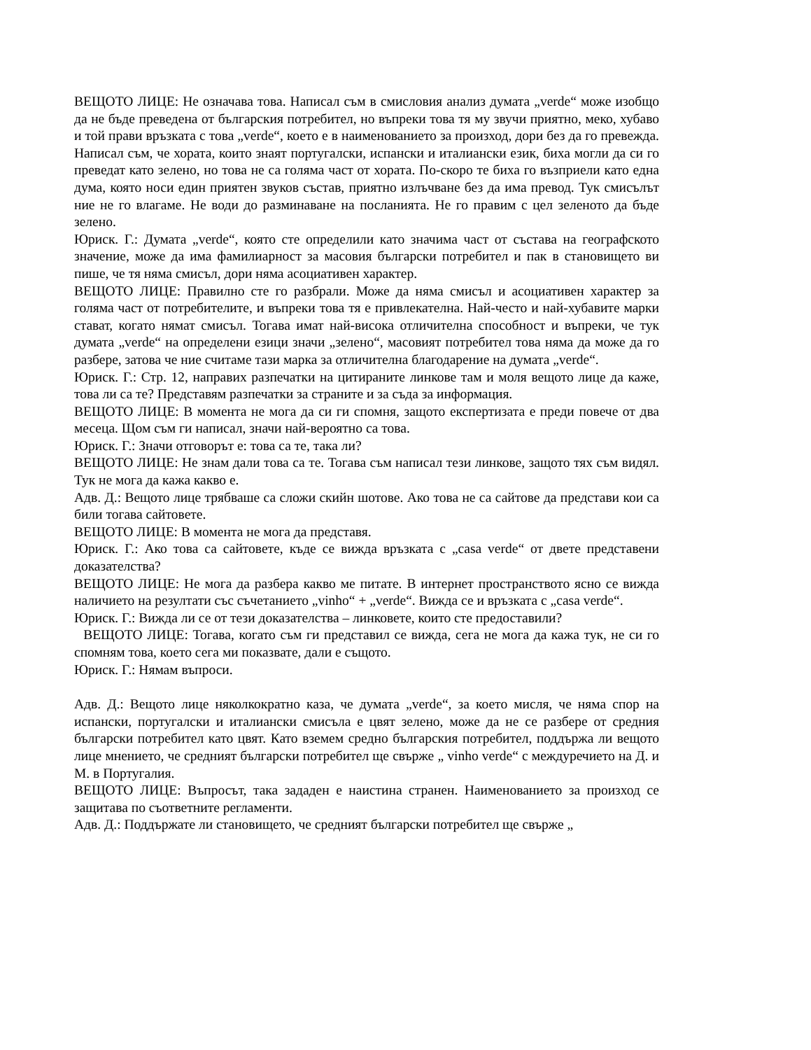ВЕЩОТО ЛИЦЕ: Не означава това. Написал съм в смисловия анализ думата „verde“ може изобщо да не бъде преведена от българския потребител, но въпреки това тя му звучи приятно, меко, хубаво и той прави връзката с това „verde“, което е в наименованието за произход, дори без да го превежда. Написал съм, че хората, които знаят португалски, испански и италиански език, биха могли да си го преведат като зелено, но това не са голяма част от хората. По-скоро те биха го възприели като една дума, която носи един приятен звуков състав, приятно излъчване без да има превод. Тук смисълът ние не го влагаме. Не води до разминаване на посланията. Не го правим с цел зеленото да бъде зелено.
Юриск. Г.: Думата „verde“, която сте определили като значима част от състава на географското значение, може да има фамилиарност за масовия български потребител и пак в становището ви пише, че тя няма смисъл, дори няма асоциативен характер.
ВЕЩОТО ЛИЦЕ: Правилно сте го разбрали. Може да няма смисъл и асоциативен характер за голяма част от потребителите, и въпреки това тя е привлекателна. Най-често и най-хубавите марки стават, когато нямат смисъл. Тогава имат най-висока отличителна способност и въпреки, че тук думата „verde“ на определени езици значи „зелено“, масовият потребител това няма да може да го разбере, затова че ние считаме тази марка за отличителна благодарение на думата „verde“.
Юриск. Г.: Стр. 12, направих разпечатки на цитираните линкове там и моля вещото лице да каже, това ли са те? Представям разпечатки за страните и за съда за информация.
ВЕЩОТО ЛИЦЕ: В момента не мога да си ги спомня, защото експертизата е преди повече от два месеца. Щом съм ги написал, значи най-вероятно са това.
Юриск. Г.: Значи отговорът е: това са те, така ли?
ВЕЩОТО ЛИЦЕ: Не знам дали това са те. Тогава съм написал тези линкове, защото тях съм видял. Тук не мога да кажа какво е.
Адв. Д.: Вещото лице трябваше са сложи скийн шотове. Ако това не са сайтове да представи кои са били тогава сайтовете.
ВЕЩОТО ЛИЦЕ: В момента не мога да представя.
Юриск. Г.: Ако това са сайтовете, къде се вижда връзката с „casa verde“ от двете представени доказателства?
ВЕЩОТО ЛИЦЕ: Не мога да разбера какво ме питате. В интернет пространството ясно се вижда наличието на резултати със съчетанието „vinho“ + „verde“. Вижда се и връзката с „casa verde“.
Юриск. Г.: Вижда ли се от тези доказателства – линковете, които сте предоставили?
ВЕЩОТО ЛИЦЕ: Тогава, когато съм ги представил се вижда, сега не мога да кажа тук, не си го спомням това, което сега ми показвате, дали е същото.
Юриск. Г.: Нямам въпроси.
Адв. Д.: Вещото лице няколкократно каза, че думата „verde“, за което мисля, че няма спор на испански, португалски и италиански смисъла е цвят зелено, може да не се разбере от средния български потребител като цвят. Като вземем средно българския потребител, поддържа ли вещото лице мнението, че средният български потребител ще свърже „ vinho verde“ с междуречието на Д. и М. в Португалия.
ВЕЩОТО ЛИЦЕ: Въпросът, така зададен е наистина странен. Наименованието за произход се защитава по съответните регламенти.
Адв. Д.: Поддържате ли становището, че средният български потребител ще свърже „